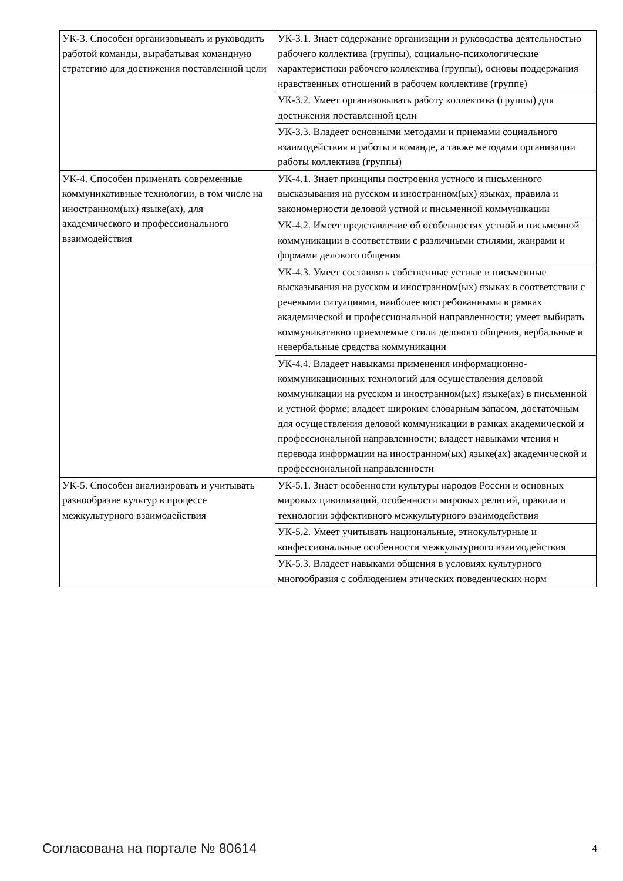| УК-3. Способен организовывать и руководить работой команды, вырабатывая командную стратегию для достижения поставленной цели | УК-3.1. Знает содержание организации и руководства деятельностью рабочего коллектива (группы), социально-психологические характеристики рабочего коллектива (группы), основы поддержания нравственных отношений в рабочем коллективе (группе) |
| | УК-3.2. Умеет организовывать работу коллектива (группы) для достижения поставленной цели |
| | УК-3.3. Владеет основными методами и приемами социального взаимодействия и работы в команде, а также методами организации работы коллектива (группы) |
| УК-4. Способен применять современные коммуникативные технологии, в том числе на иностранном(ых) языке(ах), для академического и профессионального взаимодействия | УК-4.1. Знает принципы построения устного и письменного высказывания на русском и иностранном(ых) языках, правила и закономерности деловой устной и письменной коммуникации |
| | УК-4.2. Имеет представление об особенностях устной и письменной коммуникации в соответствии с различными стилями, жанрами и формами делового общения |
| | УК-4.3. Умеет составлять собственные устные и письменные высказывания на русском и иностранном(ых) языках в соответствии с речевыми ситуациями, наиболее востребованными в рамках академической и профессиональной направленности; умеет выбирать коммуникативно приемлемые стили делового общения, вербальные и невербальные средства коммуникации |
| | УК-4.4. Владеет навыками применения информационно-коммуникационных технологий для осуществления деловой коммуникации на русском и иностранном(ых) языке(ах) в письменной и устной форме; владеет широким словарным запасом, достаточным для осуществления деловой коммуникации в рамках академической и профессиональной направленности; владеет навыками чтения и перевода информации на иностранном(ых) языке(ах) академической и профессиональной направленности |
| УК-5. Способен анализировать и учитывать разнообразие культур в процессе межкультурного взаимодействия | УК-5.1. Знает особенности культуры народов России и основных мировых цивилизаций, особенности мировых религий, правила и технологии эффективного межкультурного взаимодействия |
| | УК-5.2. Умеет учитывать национальные, этнокультурные и конфессиональные особенности межкультурного взаимодействия |
| | УК-5.3. Владеет навыками общения в условиях культурного многообразия с соблюдением этических поведенческих норм |
Согласована на портале № 80614 4